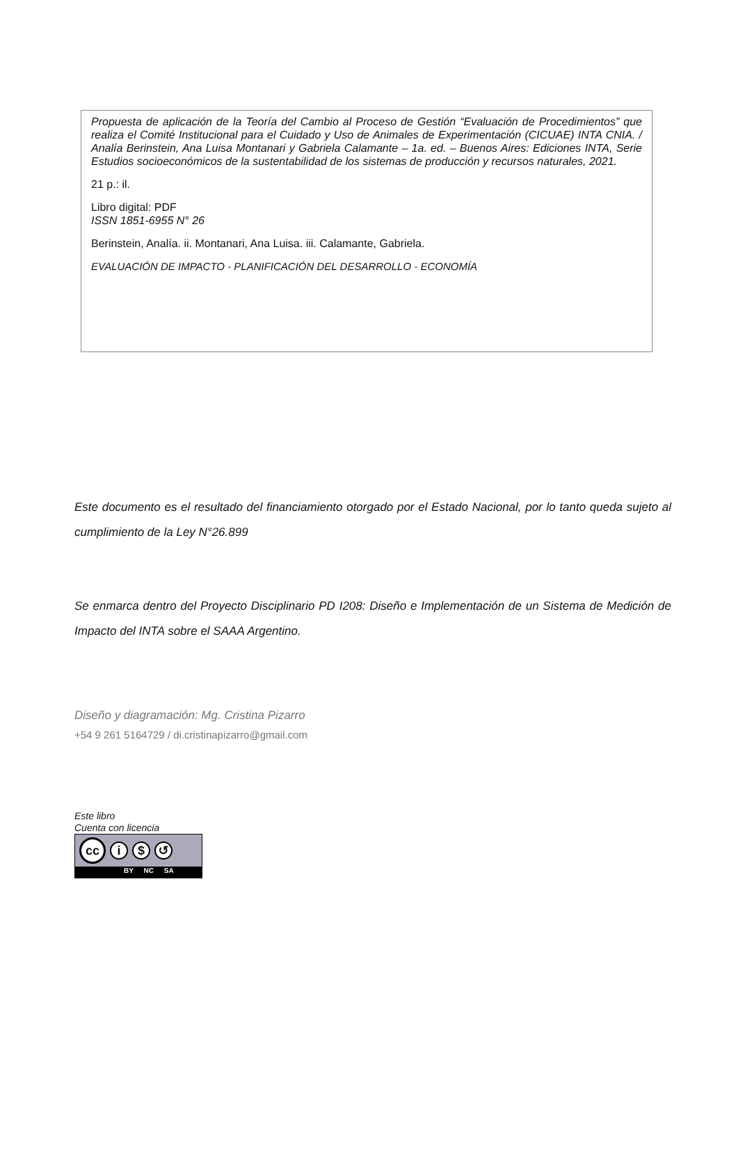Propuesta de aplicación de la Teoría del Cambio al Proceso de Gestión “Evaluación de Procedimientos” que realiza el Comité Institucional para el Cuidado y Uso de Animales de Experimentación (CICUAE) INTA CNIA. / Analía Berinstein, Ana Luisa Montanari y Gabriela Calamante – 1a. ed. – Buenos Aires: Ediciones INTA, Serie Estudios socioeconómicos de la sustentabilidad de los sistemas de producción y recursos naturales, 2021.
21 p.: il.
Libro digital: PDF
ISSN 1851-6955 N° 26
Berinstein, Analía. ii. Montanari, Ana Luisa. iii. Calamante, Gabriela.
EVALUACIÓN DE IMPACTO - PLANIFICACIÓN DEL DESARROLLO - ECONOMÍA
Este documento es el resultado del financiamiento otorgado por el Estado Nacional, por lo tanto queda sujeto al cumplimiento de la Ley N°26.899
Se enmarca dentro del Proyecto Disciplinario PD I208: Diseño e Implementación de un Sistema de Medición de Impacto del INTA sobre el SAAA Argentino.
Diseño y diagramación: Mg. Cristina Pizarro
+54 9 261 5164729 / di.cristinapizarro@gmail.com
Este libro
Cuenta con licencia
cc i $ ↺
BY NC SA